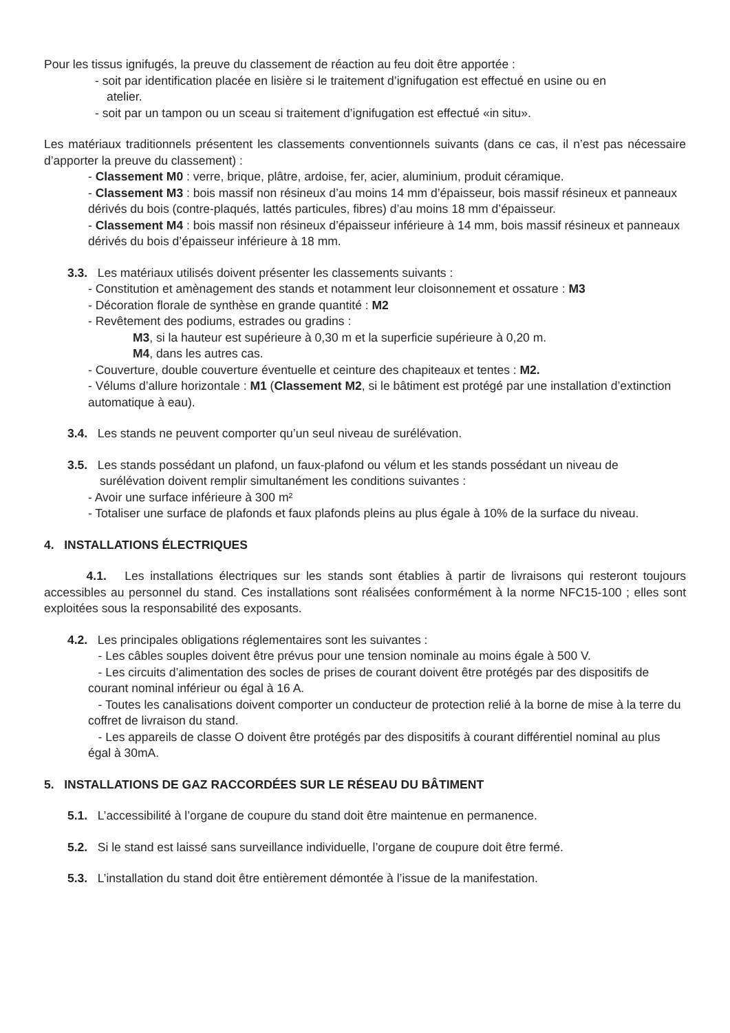Pour les tissus ignifugés, la preuve du classement de réaction au feu doit être apportée :
- soit par identification placée en lisière si le traitement d’ignifugation est effectué en usine ou en
atelier.
- soit par un tampon ou un sceau si traitement d’ignifugation est effectué «in situ».
Les matériaux traditionnels présentent les classements conventionnels suivants (dans ce cas, il n’est pas nécessaire d’apporter la preuve du classement) :
- Classement M0 : verre, brique, plâtre, ardoise, fer, acier, aluminium, produit céramique.
- Classement M3 : bois massif non résineux d’au moins 14 mm d’épaisseur, bois massif résineux et panneaux dérivés du bois (contre-plaqués, lattés particules, fibres) d’au moins 18 mm d’épaisseur.
- Classement M4 : bois massif non résineux d’épaisseur inférieure à 14 mm, bois massif résineux et panneaux dérivés du bois d’épaisseur inférieure à 18 mm.
3.3. Les matériaux utilisés doivent présenter les classements suivants :
- Constitution et amènagement des stands et notamment leur cloisonnement et ossature : M3
- Décoration florale de synthèse en grande quantité : M2
- Revêtement des podiums, estrades ou gradins :
M3, si la hauteur est supérieure à 0,30 m et la superficie supérieure à 0,20 m.
M4, dans les autres cas.
- Couverture, double couverture éventuelle et ceinture des chapiteaux et tentes : M2.
- Vélums d’allure horizontale : M1 (Classement M2, si le bâtiment est protégé par une installation d’extinction automatique à eau).
3.4. Les stands ne peuvent comporter qu’un seul niveau de surélévation.
3.5. Les stands possédant un plafond, un faux-plafond ou vélum et les stands possédant un niveau de
surélévation doivent remplir simultanément les conditions suivantes :
- Avoir une surface inférieure à 300 m²
- Totaliser une surface de plafonds et faux plafonds pleins au plus égale à 10% de la surface du niveau.
4. INSTALLATIONS ÉLECTRIQUES
4.1. Les installations électriques sur les stands sont établies à partir de livraisons qui resteront toujours accessibles au personnel du stand. Ces installations sont réalisées conformément à la norme NFC15-100 ; elles sont exploitées sous la responsabilité des exposants.
4.2. Les principales obligations réglementaires sont les suivantes :
- Les câbles souples doivent être prévus pour une tension nominale au moins égale à 500 V.
- Les circuits d’alimentation des socles de prises de courant doivent être protégés par des dispositifs de courant nominal inférieur ou égal à 16 A.
- Toutes les canalisations doivent comporter un conducteur de protection relié à la borne de mise à la terre du coffret de livraison du stand.
- Les appareils de classe O doivent être protégés par des dispositifs à courant différentiel nominal au plus égal à 30mA.
5. INSTALLATIONS DE GAZ RACCORDÉES SUR LE RÉSEAU DU BÂTIMENT
5.1. L’accessibilité à l’organe de coupure du stand doit être maintenue en permanence.
5.2. Si le stand est laissé sans surveillance individuelle, l’organe de coupure doit être fermé.
5.3. L’installation du stand doit être entièrement démontée à l’issue de la manifestation.